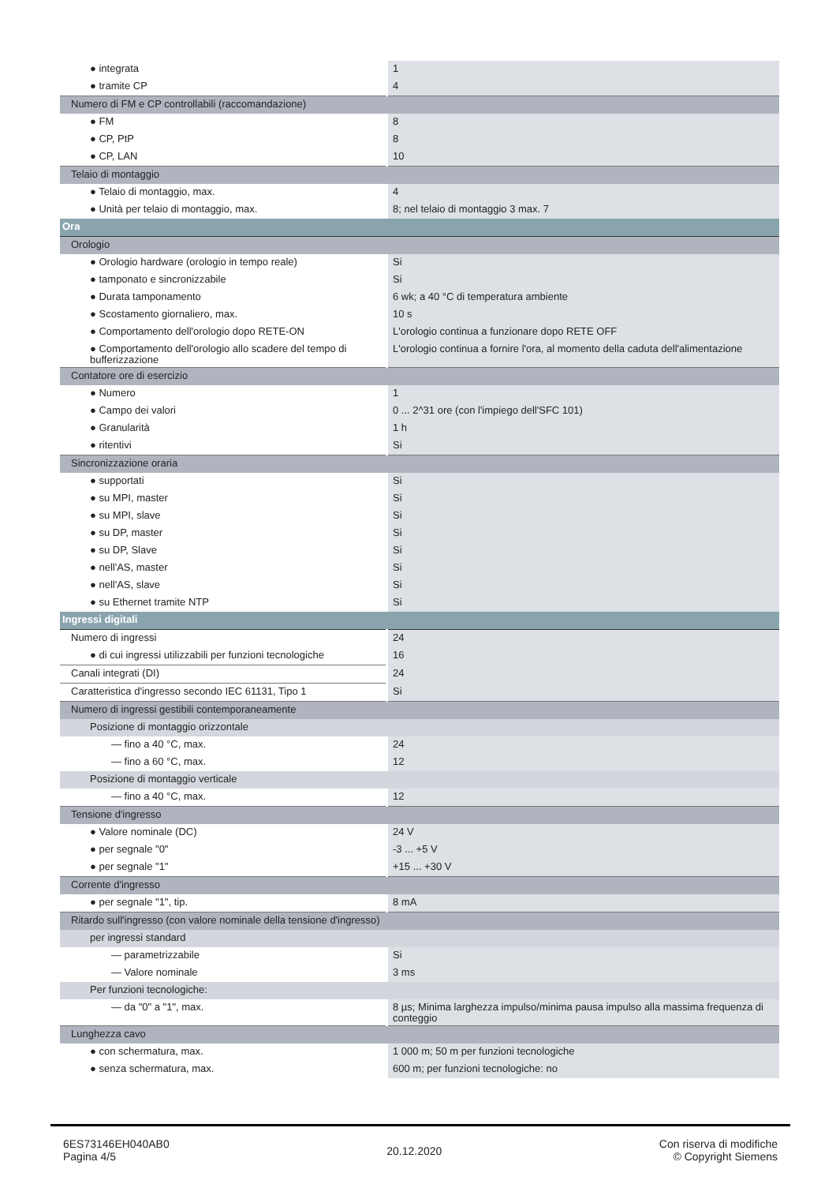| ● integrata | 1 |
| ● tramite CP | 4 |
| Numero di FM e CP controllabili (raccomandazione) | |
| ● FM | 8 |
| ● CP, PtP | 8 |
| ● CP, LAN | 10 |
| Telaio di montaggio | |
| ● Telaio di montaggio, max. | 4 |
| ● Unità per telaio di montaggio, max. | 8; nel telaio di montaggio 3 max. 7 |
| Ora | |
| Orologio | |
| ● Orologio hardware (orologio in tempo reale) | Si |
| ● tamponato e sincronizzabile | Si |
| ● Durata tamponamento | 6 wk; a 40 °C di temperatura ambiente |
| ● Scostamento giornaliero, max. | 10 s |
| ● Comportamento dell'orologio dopo RETE-ON | L'orologio continua a funzionare dopo RETE OFF |
| ● Comportamento dell'orologio allo scadere del tempo di bufferizzazione | L'orologio continua a fornire l'ora, al momento della caduta dell'alimentazione |
| Contatore ore di esercizio | |
| ● Numero | 1 |
| ● Campo dei valori | 0 ... 2^31 ore (con l'impiego dell'SFC 101) |
| ● Granularità | 1 h |
| ● ritentivi | Si |
| Sincronizzazione oraria | |
| ● supportati | Si |
| ● su MPI, master | Si |
| ● su MPI, slave | Si |
| ● su DP, master | Si |
| ● su DP, Slave | Si |
| ● nell'AS, master | Si |
| ● nell'AS, slave | Si |
| ● su Ethernet tramite NTP | Si |
| Ingressi digitali | |
| Numero di ingressi | 24 |
| ● di cui ingressi utilizzabili per funzioni tecnologiche | 16 |
| Canali integrati (DI) | 24 |
| Caratteristica d'ingresso secondo IEC 61131, Tipo 1 | Si |
| Numero di ingressi gestibili contemporaneamente | |
| Posizione di montaggio orizzontale | |
| — fino a 40 °C, max. | 24 |
| — fino a 60 °C, max. | 12 |
| Posizione di montaggio verticale | |
| — fino a 40 °C, max. | 12 |
| Tensione d'ingresso | |
| ● Valore nominale (DC) | 24 V |
| ● per segnale "0" | -3 ... +5 V |
| ● per segnale "1" | +15 ... +30 V |
| Corrente d'ingresso | |
| ● per segnale "1", tip. | 8 mA |
| Ritardo sull'ingresso (con valore nominale della tensione d'ingresso) | |
| per ingressi standard | |
| — parametrizzabile | Si |
| — Valore nominale | 3 ms |
| Per funzioni tecnologiche: | |
| — da "0" a "1", max. | 8 µs; Minima larghezza impulso/minima pausa impulso alla massima frequenza di conteggio |
| Lunghezza cavo | |
| ● con schermatura, max. | 1 000 m; 50 m per funzioni tecnologiche |
| ● senza schermatura, max. | 600 m; per funzioni tecnologiche: no |
6ES73146EH040AB0
Pagina 4/5
20.12.2020
Con riserva di modifiche
© Copyright Siemens